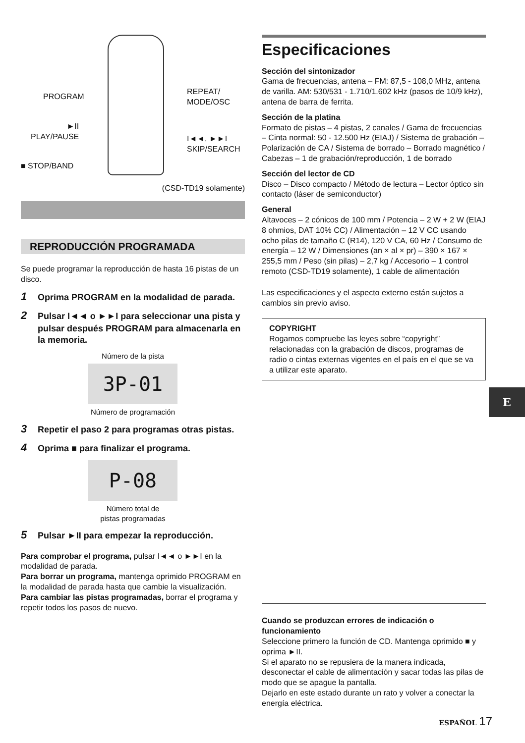PROGRAM
►II
PLAY/PAUSE
■ STOP/BAND
REPEAT/
MODE/OSC
I◄◄, ►►I
SKIP/SEARCH
(CSD-TD19 solamente)
REPRODUCCIÓN PROGRAMADA
Se puede programar la reproducción de hasta 16 pistas de un disco.
1 Oprima PROGRAM en la modalidad de parada.
2 Pulsar I◄◄ o ►►I para seleccionar una pista y pulsar después PROGRAM para almacenarla en la memoria.
Número de la pista
3P-01
Número de programación
3 Repetir el paso 2 para programas otras pistas.
4 Oprima ■ para finalizar el programa.
P-08
Número total de
pistas programadas
5 Pulsar ►II para empezar la reproducción.
Para comprobar el programa, pulsar I◄◄ o ►►I en la modalidad de parada.
Para borrar un programa, mantenga oprimido PROGRAM en la modalidad de parada hasta que cambie la visualización.
Para cambiar las pistas programadas, borrar el programa y repetir todos los pasos de nuevo.
Especificaciones
Sección del sintonizador
Gama de frecuencias, antena – FM: 87,5 - 108,0 MHz, antena de varilla. AM: 530/531 - 1.710/1.602 kHz (pasos de 10/9 kHz), antena de barra de ferrita.
Sección de la platina
Formato de pistas – 4 pistas, 2 canales / Gama de frecuencias – Cinta normal: 50 - 12.500 Hz (EIAJ) / Sistema de grabación – Polarización de CA / Sistema de borrado – Borrado magnético / Cabezas – 1 de grabación/reproducción, 1 de borrado
Sección del lector de CD
Disco – Disco compacto / Método de lectura – Lector óptico sin contacto (láser de semiconductor)
General
Altavoces – 2 cónicos de 100 mm / Potencia – 2 W + 2 W (EIAJ 8 ohmios, DAT 10% CC) / Alimentación – 12 V CC usando ocho pilas de tamaño C (R14), 120 V CA, 60 Hz / Consumo de energía – 12 W / Dimensiones (an × al × pr) – 390 × 167 × 255,5 mm / Peso (sin pilas) – 2,7 kg / Accesorio – 1 control remoto (CSD-TD19 solamente), 1 cable de alimentación
Las especificaciones y el aspecto externo están sujetos a cambios sin previo aviso.
COPYRIGHT
Rogamos compruebe las leyes sobre “copyright” relacionadas con la grabación de discos, programas de radio o cintas externas vigentes en el país en el que se va a utilizar este aparato.
Cuando se produzcan errores de indicación o funcionamiento
Seleccione primero la función de CD. Mantenga oprimido ■ y oprima ►II.
Si el aparato no se repusiera de la manera indicada, desconectar el cable de alimentación y sacar todas las pilas de modo que se apague la pantalla.
Dejarlo en este estado durante un rato y volver a conectar la energía eléctrica.
E
ESPAÑOL 17